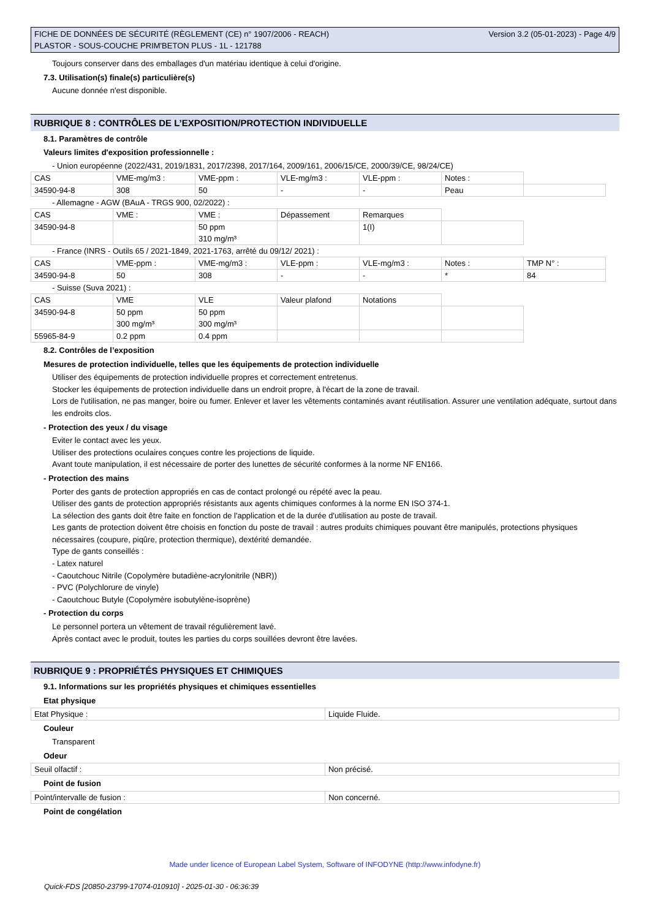FICHE DE DONNÉES DE SÉCURITÉ (RÈGLEMENT (CE) n° 1907/2006 - REACH)
PLASTOR - SOUS-COUCHE PRIM'BETON PLUS - 1L - 121788
Version 3.2 (05-01-2023) - Page 4/9
Toujours conserver dans des emballages d'un matériau identique à celui d'origine.
7.3. Utilisation(s) finale(s) particulière(s)
Aucune donnée n'est disponible.
RUBRIQUE 8 : CONTRÔLES DE L’EXPOSITION/PROTECTION INDIVIDUELLE
8.1. Paramètres de contrôle
Valeurs limites d'exposition professionnelle :
- Union européenne (2022/431, 2019/1831, 2017/2398, 2017/164, 2009/161, 2006/15/CE, 2000/39/CE, 98/24/CE)
| CAS | VME-mg/m3 : | VME-ppm : | VLE-mg/m3 : | VLE-ppm : | Notes : | |
| 34590-94-8 | 308 | 50 | - | - | Peau | |
- Allemagne - AGW (BAuA - TRGS 900, 02/2022) :
| CAS | VME : | VME : | Dépassement | Remarques | |
| 34590-94-8 | | 50 ppm 310 mg/m³ | | 1(I) | |
- France (INRS - Outils 65 / 2021-1849, 2021-1763, arrêté du 09/12/ 2021) :
| CAS | VME-ppm : | VME-mg/m3 : | VLE-ppm : | VLE-mg/m3 : | Notes : | TMP N° : |
| 34590-94-8 | 50 | 308 | - | - | * | 84 |
- Suisse (Suva 2021) :
| CAS | VME | VLE | Valeur plafond | Notations | |
| 34590-94-8 | 50 ppm 300 mg/m³ | 50 ppm 300 mg/m³ | | | |
| 55965-84-9 | 0.2 ppm | 0.4 ppm | | | |
8.2. Contrôles de l’exposition
Mesures de protection individuelle, telles que les équipements de protection individuelle
Utiliser des équipements de protection individuelle propres et correctement entretenus.
Stocker les équipements de protection individuelle dans un endroit propre, à l'écart de la zone de travail.
Lors de l'utilisation, ne pas manger, boire ou fumer. Enlever et laver les vêtements contaminés avant réutilisation. Assurer une ventilation adéquate, surtout dans les endroits clos.
- Protection des yeux / du visage
Eviter le contact avec les yeux.
Utiliser des protections oculaires conçues contre les projections de liquide.
Avant toute manipulation, il est nécessaire de porter des lunettes de sécurité conformes à la norme NF EN166.
- Protection des mains
Porter des gants de protection appropriés en cas de contact prolongé ou répété avec la peau.
Utiliser des gants de protection appropriés résistants aux agents chimiques conformes à la norme EN ISO 374-1.
La sélection des gants doit être faite en fonction de l'application et de la durée d'utilisation au poste de travail.
Les gants de protection doivent être choisis en fonction du poste de travail : autres produits chimiques pouvant être manipulés, protections physiques nécessaires (coupure, piqûre, protection thermique), dextérité demandée.
Type de gants conseillés :
- Latex naturel
- Caoutchouc Nitrile (Copolymère butadiène-acrylonitrile (NBR))
- PVC (Polychlorure de vinyle)
- Caoutchouc Butyle (Copolymère isobutylène-isoprène)
- Protection du corps
Le personnel portera un vêtement de travail régulièrement lavé.
Après contact avec le produit, toutes les parties du corps souillées devront être lavées.
RUBRIQUE 9 : PROPRIÉTÉS PHYSIQUES ET CHIMIQUES
9.1. Informations sur les propriétés physiques et chimiques essentielles
Etat physique
| Etat Physique : | Liquide Fluide. |
Couleur
Transparent
Odeur
| Seuil olfactif : | Non précisé. |
Point de fusion
| Point/intervalle de fusion : | Non concerné. |
Point de congélation
Made under licence of European Label System, Software of INFODYNE (http://www.infodyne.fr)
Quick-FDS [20850-23799-17074-010910] - 2025-01-30 - 06:36:39